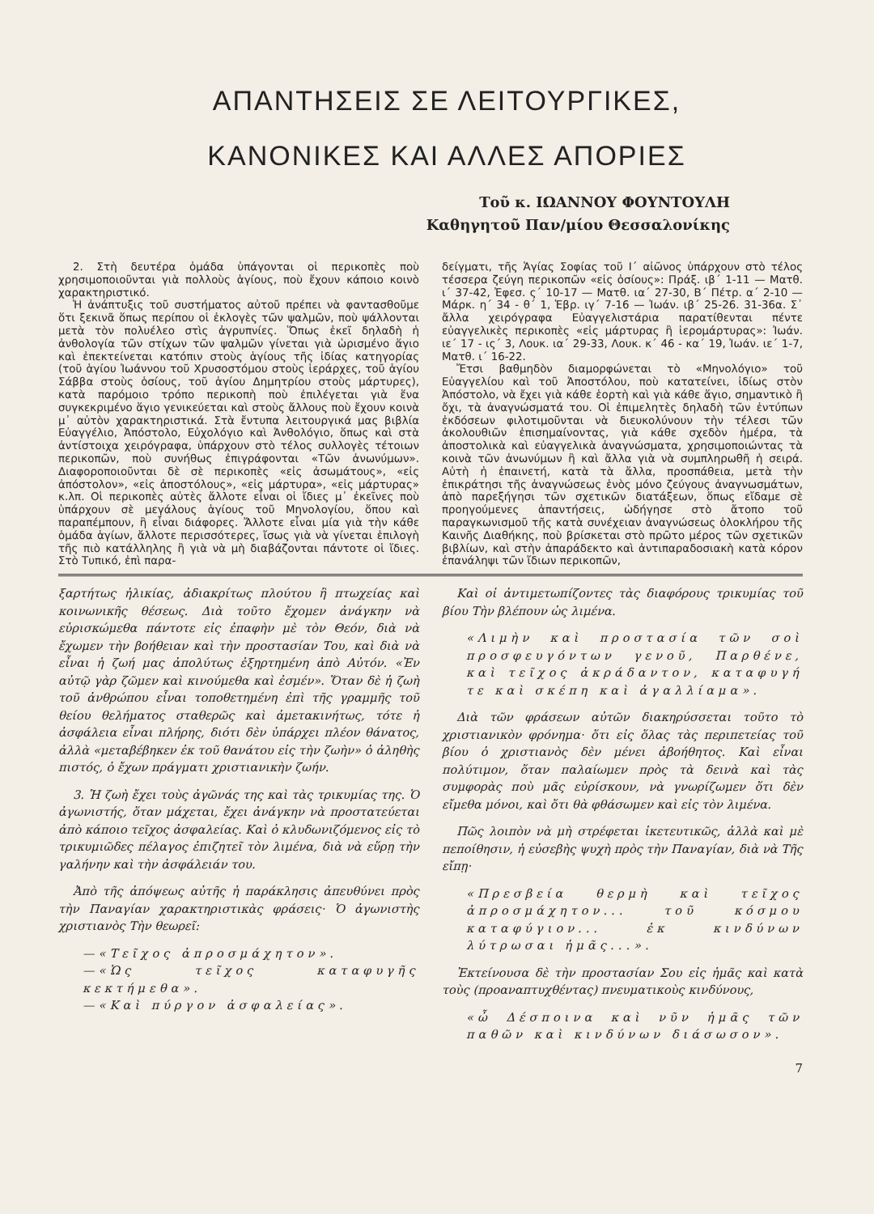ΑΠΑΝΤΗΣΕΙΣ ΣΕ ΛΕΙΤΟΥΡΓΙΚΕΣ,
ΚΑΝΟΝΙΚΕΣ ΚΑΙ ΑΛΛΕΣ ΑΠΟΡΙΕΣ
Τοῦ κ. ΙΩΑΝΝΟΥ ΦΟΥΝΤΟΥΛΗ
Καθηγητοῦ Παν/μίου Θεσσαλονίκης
2. Στὴ δευτέρα ὁμάδα ὑπάγονται οἱ περικοπὲς ποὺ χρησιμοποιοῦνται γιὰ πολλοὺς ἁγίους, ποὺ ἔχουν κάποιο κοινὸ χαρακτηριστικό.
Ἡ ἀνάπτυξις τοῦ συστήματος αὐτοῦ πρέπει νὰ φαντασθοῦμε ὅτι ξεκινᾶ ὅπως περίπου οἱ ἐκλογὲς τῶν ψαλμῶν, ποὺ ψάλλονται μετὰ τὸν πολυέλεο στὶς ἀγρυπνίες. Ὅπως ἐκεῖ δηλαδὴ ἡ ἀνθολογία τῶν στίχων τῶν ψαλμῶν γίνεται γιὰ ὡρισμένο ἅγιο καὶ ἐπεκτείνεται κατόπιν στοὺς ἁγίους τῆς ἰδίας κατηγορίας (τοῦ ἁγίου Ἰωάννου τοῦ Χρυσοστόμου στοὺς ἱεράρχες, τοῦ ἁγίου Σάββα στοὺς ὁσίους, τοῦ ἁγίου Δημητρίου στοὺς μάρτυρες), κατὰ παρόμοιο τρόπο περικοπὴ ποὺ ἐπιλέγεται γιὰ ἕνα συγκεκριμένο ἅγιο γενικεύεται καὶ στοὺς ἄλλους ποὺ ἔχουν κοινὰ μ᾽ αὐτὸν χαρακτηριστικά. Στὰ ἔντυπα λειτουργικά μας βιβλία Εὐαγγέλιο, Ἀπόστολο, Εὐχολόγιο καὶ Ἀνθολόγιο, ὅπως καὶ στὰ ἀντίστοιχα χειρόγραφα, ὑπάρχουν στὸ τέλος συλλογὲς τέτοιων περικοπῶν, ποὺ συνήθως ἐπιγράφονται «Τῶν ἀνωνύμων». Διαφοροποιοῦνται δὲ σὲ περικοπὲς «εἰς ἀσωμάτους», «εἰς ἀπόστολον», «εἰς ἀποστόλους», «εἰς μάρτυρα», «εἰς μάρτυρας» κ.λπ. Οἱ περικοπὲς αὐτὲς ἄλλοτε εἶναι οἱ ἴδιες μ᾽ ἐκεῖνες ποὺ ὑπάρχουν σὲ μεγάλους ἁγίους τοῦ Μηνολογίου, ὅπου καὶ παραπέμπουν, ἢ εἶναι διάφορες. Ἄλλοτε εἶναι μία γιὰ τὴν κάθε ὁμάδα ἁγίων, ἄλλοτε περισσότερες, ἴσως γιὰ νὰ γίνεται ἐπιλογὴ τῆς πιὸ κατάλληλης ἢ γιὰ νὰ μὴ διαβάζονται πάντοτε οἱ ἴδιες. Στὸ Τυπικό, ἐπὶ παρα-
δείγματι, τῆς Ἁγίας Σοφίας τοῦ Ι΄ αἰῶνος ὑπάρχουν στὸ τέλος τέσσερα ζεύγη περικοπῶν «εἰς ὁσίους»: Πράξ. ιβ΄ 1-11 — Ματθ. ι΄ 37-42, Ἐφεσ. ς΄ 10-17 — Ματθ. ια΄ 27-30, Β΄ Πέτρ. α΄ 2-10 — Μάρκ. η΄ 34 - θ΄ 1, Ἑβρ. ιγ΄ 7-16 — Ἰωάν. ιβ΄ 25-26. 31-36α. Σ᾽ ἄλλα χειρόγραφα Εὐαγγελιστάρια παρατίθενται πέντε εὐαγγελικὲς περικοπὲς «εἰς μάρτυρας ἢ ἱερομάρτυρας»: Ἰωάν. ιε΄ 17 - ις΄ 3, Λουκ. ια΄ 29-33, Λουκ. κ΄ 46 - κα΄ 19, Ἰωάν. ιε΄ 1-7, Ματθ. ι΄ 16-22.
Ἔτσι βαθμηδὸν διαμορφώνεται τὸ «Μηνολόγιο» τοῦ Εὐαγγελίου καὶ τοῦ Ἀποστόλου, ποὺ κατατείνει, ἰδίως στὸν Ἀπόστολο, νὰ ἔχει γιὰ κάθε ἑορτὴ καὶ γιὰ κάθε ἅγιο, σημαντικὸ ἢ ὄχι, τὰ ἀναγνώσματά του. Οἱ ἐπιμελητὲς δηλαδὴ τῶν ἐντύπων ἐκδόσεων φιλοτιμοῦνται νὰ διευκολύνουν τὴν τέλεσι τῶν ἀκολουθιῶν ἐπισημαίνοντας, γιὰ κάθε σχεδὸν ἡμέρα, τὰ ἀποστολικὰ καὶ εὐαγγελικὰ ἀναγνώσματα, χρησιμοποιώντας τὰ κοινὰ τῶν ἀνωνύμων ἢ καὶ ἄλλα γιὰ νὰ συμπληρωθῆ ἡ σειρά. Αὐτὴ ἡ ἐπαινετή, κατὰ τὰ ἄλλα, προσπάθεια, μετὰ τὴν ἐπικράτησι τῆς ἀναγνώσεως ἑνὸς μόνο ζεύγους ἀναγνωσμάτων, ἀπὸ παρεξήγησι τῶν σχετικῶν διατάξεων, ὅπως εἴδαμε σὲ προηγούμενες ἀπαντήσεις, ὡδήγησε στὸ ἄτοπο τοῦ παραγκωνισμοῦ τῆς κατὰ συνέχειαν ἀναγνώσεως ὁλοκλήρου τῆς Καινῆς Διαθήκης, ποὺ βρίσκεται στὸ πρῶτο μέρος τῶν σχετικῶν βιβλίων, καὶ στὴν ἀπαράδεκτο καὶ ἀντιπαραδοσιακὴ κατὰ κόρον ἐπανάληψι τῶν ἴδιων περικοπῶν,
ξαρτήτως ἡλικίας, ἀδιακρίτως πλούτου ἢ πτωχείας καὶ κοινωνικῆς θέσεως. Διὰ τοῦτο ἔχομεν ἀνάγκην νὰ εὑρισκώμεθα πάντοτε εἰς ἐπαφὴν μὲ τὸν Θεόν, διὰ νὰ ἔχωμεν τὴν βοήθειαν καὶ τὴν προστασίαν Του, καὶ διὰ νὰ εἶναι ἡ ζωή μας ἀπολύτως ἐξηρτημένη ἀπὸ Αὐτόν. «Ἐν αὐτῷ γὰρ ζῶμεν καὶ κινούμεθα καὶ ἐσμέν». Ὅταν δὲ ἡ ζωὴ τοῦ ἀνθρώπου εἶναι τοποθετημένη ἐπὶ τῆς γραμμῆς τοῦ θείου θελήματος σταθερῶς καὶ ἀμετακινήτως, τότε ἡ ἀσφάλεια εἶναι πλήρης, διότι δὲν ὑπάρχει πλέον θάνατος, ἀλλὰ «μεταβέβηκεν ἐκ τοῦ θανάτου εἰς τὴν ζωὴν» ὁ ἀληθὴς πιστός, ὁ ἔχων πράγματι χριστιανικὴν ζωήν.
3. Ἡ ζωὴ ἔχει τοὺς ἀγῶνάς της καὶ τὰς τρικυμίας της. Ὁ ἀγωνιστής, ὅταν μάχεται, ἔχει ἀνάγκην νὰ προστατεύεται ἀπὸ κάποιο τεῖχος ἀσφαλείας. Καὶ ὁ κλυδωνιζόμενος εἰς τὸ τρικυμιῶδες πέλαγος ἐπιζητεῖ τὸν λιμένα, διὰ νὰ εὕρῃ τὴν γαλήνην καὶ τὴν ἀσφάλειάν του.
Ἀπὸ τῆς ἀπόψεως αὐτῆς ἡ παράκλησις ἀπευθύνει πρὸς τὴν Παναγίαν χαρακτηριστικὰς φράσεις· Ὁ ἀγωνιστὴς χριστιανὸς Τὴν θεωρεῖ:
—«Τεῖχος ἀπροσμάχητον».
—«Ὡς τεῖχος καταφυγῆς κεκτήμεθα».
—«Καὶ πύργον ἀσφαλείας».
Καὶ οἱ ἀντιμετωπίζοντες τὰς διαφόρους τρικυμίας τοῦ βίου Τὴν βλέπουν ὡς λιμένα.
«Λιμὴν καὶ προστασία τῶν σοὶ προσφευγόντων γενοῦ, Παρθένε, καὶ τεῖχος ἀκράδαντον, καταφυγή τε καὶ σκέπη καὶ ἀγαλλίαμα».
Διὰ τῶν φράσεων αὐτῶν διακηρύσσεται τοῦτο τὸ χριστιανικὸν φρόνημα· ὅτι εἰς ὅλας τὰς περιπετείας τοῦ βίου ὁ χριστιανὸς δὲν μένει ἀβοήθητος. Καὶ εἶναι πολύτιμον, ὅταν παλαίωμεν πρὸς τὰ δεινὰ καὶ τὰς συμφορὰς ποὺ μᾶς εὑρίσκουν, νὰ γνωρίζωμεν ὅτι δὲν εἴμεθα μόνοι, καὶ ὅτι θὰ φθάσωμεν καὶ εἰς τὸν λιμένα.
Πῶς λοιπὸν νὰ μὴ στρέφεται ἱκετευτικῶς, ἀλλὰ καὶ μὲ πεποίθησιν, ἡ εὐσεβὴς ψυχὴ πρὸς τὴν Παναγίαν, διὰ νὰ Τῆς εἴπῃ·
«Πρεσβεία θερμὴ καὶ τεῖχος ἀπροσμάχητον... τοῦ κόσμου καταφύγιον... ἐκ κινδύνων λύτρωσαι ἡμᾶς...».
Ἐκτείνουσα δὲ τὴν προστασίαν Σου εἰς ἡμᾶς καὶ κατὰ τοὺς (προαναπτυχθέντας) πνευματικοὺς κινδύνους,
«ὦ Δέσποινα καὶ νῦν ἡμᾶς τῶν παθῶν καὶ κινδύνων διάσωσον».
7